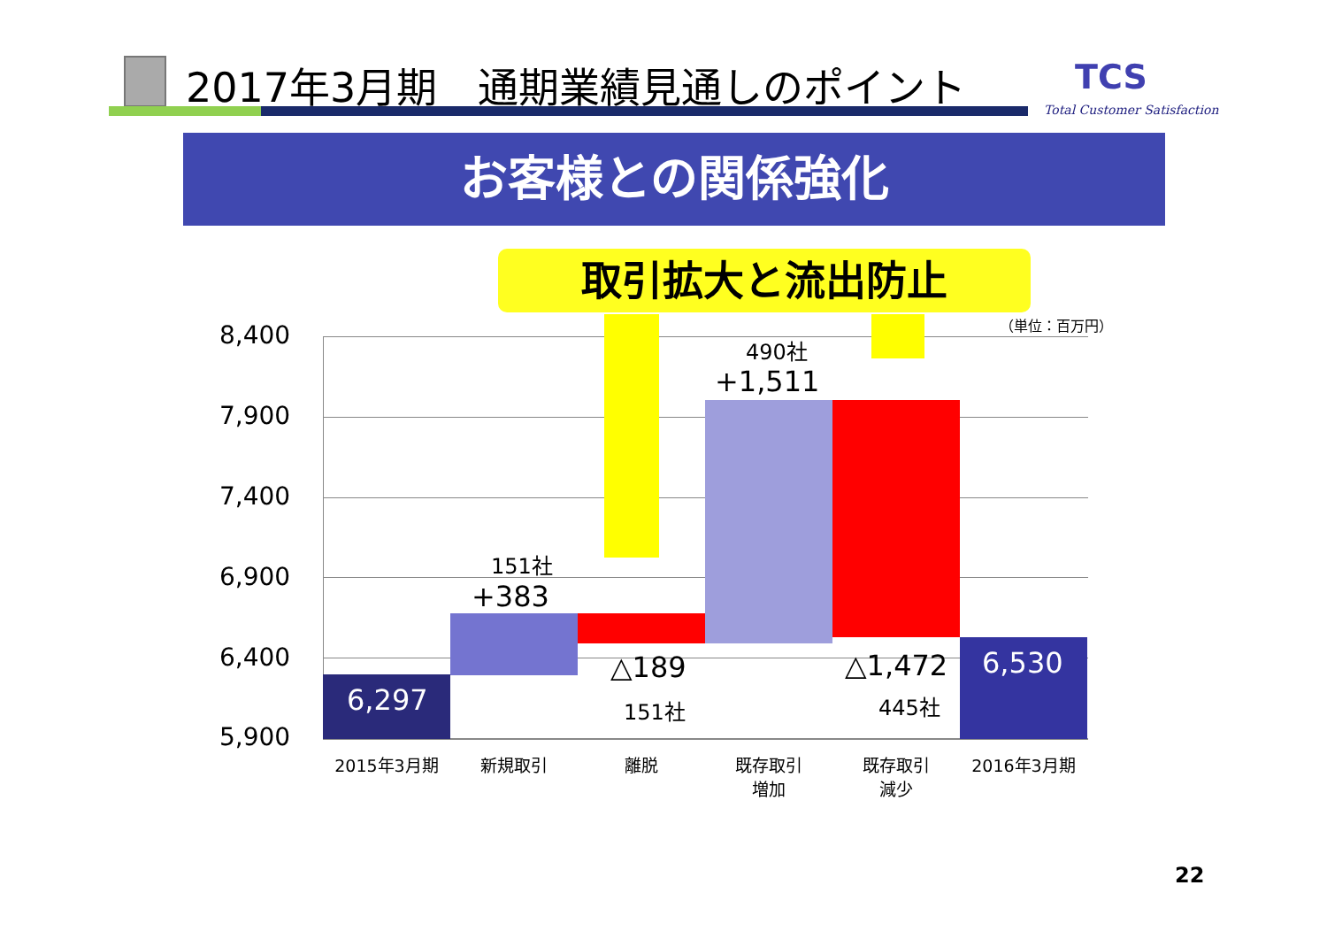2017年3月期　通期業績見通しのポイント TCS
Total Customer Satisfaction
お客様との関係強化
取引拡大と流出防止
（単位：百万円）
8,400
7,900
7,400
6,900
6,400
5,900
6,297
151社
+383
△189
151社
490社
+1,511
△1,472
445社
6,530
2015年3月期 新規取引 離脱
既存取引
増加
既存取引
減少
2016年3月期
22